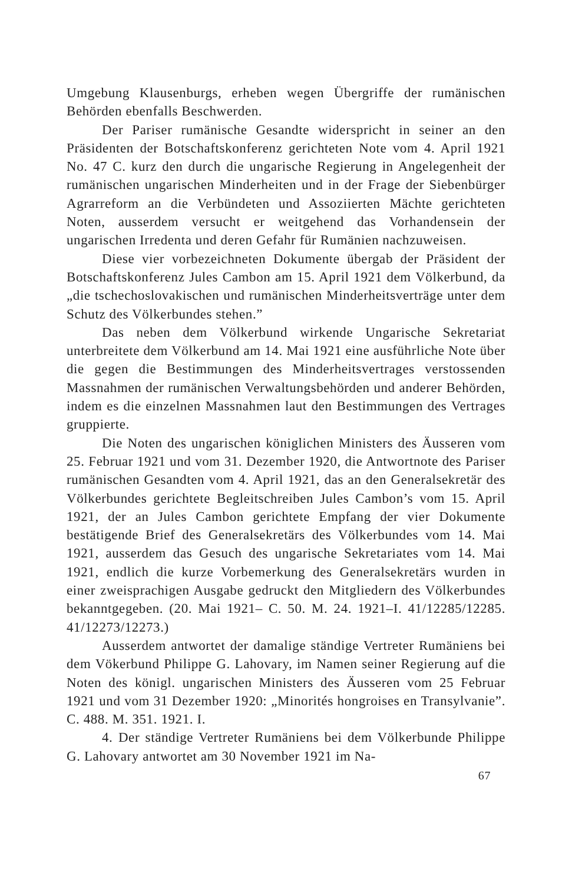Umgebung Klausenburgs, erheben wegen Übergriffe der rumänischen Behörden ebenfalls Beschwerden.
Der Pariser rumänische Gesandte widerspricht in seiner an den Präsidenten der Botschaftskonferenz gerichteten Note vom 4. April 1921 No. 47 C. kurz den durch die ungarische Regierung in Angelegenheit der rumänischen ungarischen Minderheiten und in der Frage der Siebenbürger Agrarreform an die Verbündeten und Assoziierten Mächte gerichteten Noten, ausserdem versucht er weitgehend das Vorhandensein der ungarischen Irredenta und deren Gefahr für Rumänien nachzuweisen.
Diese vier vorbezeichneten Dokumente übergab der Präsident der Botschaftskonferenz Jules Cambon am 15. April 1921 dem Völkerbund, da „die tschechoslovakischen und rumänischen Minderheitsverträge unter dem Schutz des Völkerbundes stehen.”
Das neben dem Völkerbund wirkende Ungarische Sekretariat unterbreitete dem Völkerbund am 14. Mai 1921 eine ausführliche Note über die gegen die Bestimmungen des Minderheitsvertrages verstossenden Massnahmen der rumänischen Verwaltungsbehörden und anderer Behörden, indem es die einzelnen Massnahmen laut den Bestimmungen des Vertrages gruppierte.
Die Noten des ungarischen königlichen Ministers des Äusseren vom 25. Februar 1921 und vom 31. Dezember 1920, die Antwortnote des Pariser rumänischen Gesandten vom 4. April 1921, das an den Generalsekretär des Völkerbundes gerichtete Begleitschreiben Jules Cambon’s vom 15. April 1921, der an Jules Cambon gerichtete Empfang der vier Dokumente bestätigende Brief des Generalsekretärs des Völkerbundes vom 14. Mai 1921, ausserdem das Gesuch des ungarische Sekretariates vom 14. Mai 1921, endlich die kurze Vorbemerkung des Generalsekretärs wurden in einer zweisprachigen Ausgabe gedruckt den Mitgliedern des Völkerbundes bekanntgegeben. (20. Mai 1921– C. 50. M. 24. 1921–I. 41/12285/12285. 41/12273/12273.)
Ausserdem antwortet der damalige ständige Vertreter Rumäniens bei dem Vökerbund Philippe G. Lahovary, im Namen seiner Regierung auf die Noten des königl. ungarischen Ministers des Äusseren vom 25 Februar 1921 und vom 31 Dezember 1920: „Minorités hongroises en Transylvanie”. C. 488. M. 351. 1921. I.
4. Der ständige Vertreter Rumäniens bei dem Völkerbunde Philippe G. Lahovary antwortet am 30 November 1921 im Na-
67